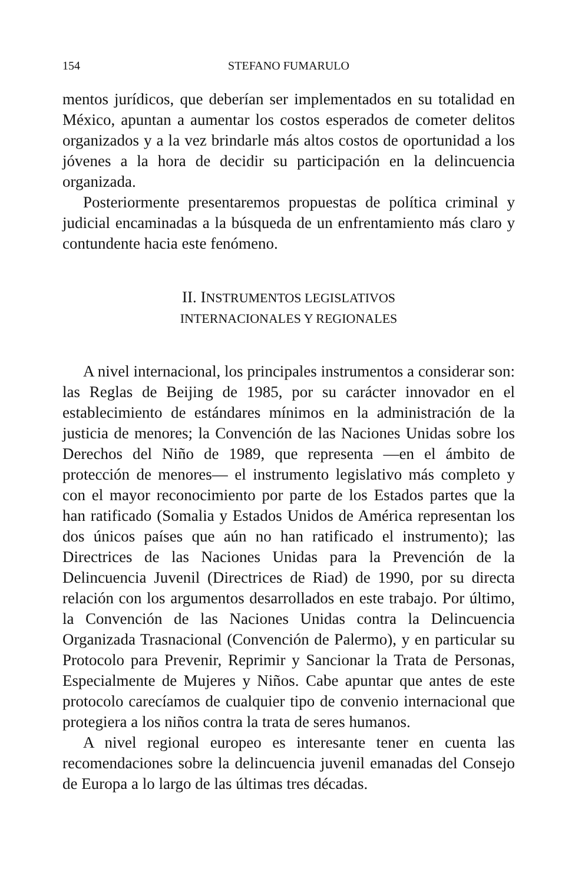154 STEFANO FUMARULO
mentos jurídicos, que deberían ser implementados en su totalidad en México, apuntan a aumentar los costos esperados de cometer delitos organizados y a la vez brindarle más altos costos de oportunidad a los jóvenes a la hora de decidir su participación en la delincuencia organizada.
Posteriormente presentaremos propuestas de política criminal y judicial encaminadas a la búsqueda de un enfrentamiento más claro y contundente hacia este fenómeno.
II. INSTRUMENTOS LEGISLATIVOS
INTERNACIONALES Y REGIONALES
A nivel internacional, los principales instrumentos a considerar son: las Reglas de Beijing de 1985, por su carácter innovador en el establecimiento de estándares mínimos en la administración de la justicia de menores; la Convención de las Naciones Unidas sobre los Derechos del Niño de 1989, que representa —en el ámbito de protección de menores— el instrumento legislativo más completo y con el mayor reconocimiento por parte de los Estados partes que la han ratificado (Somalia y Estados Unidos de América representan los dos únicos países que aún no han ratificado el instrumento); las Directrices de las Naciones Unidas para la Prevención de la Delincuencia Juvenil (Directrices de Riad) de 1990, por su directa relación con los argumentos desarrollados en este trabajo. Por último, la Convención de las Naciones Unidas contra la Delincuencia Organizada Trasnacional (Convención de Palermo), y en particular su Protocolo para Prevenir, Reprimir y Sancionar la Trata de Personas, Especialmente de Mujeres y Niños. Cabe apuntar que antes de este protocolo carecíamos de cualquier tipo de convenio internacional que protegiera a los niños contra la trata de seres humanos.
A nivel regional europeo es interesante tener en cuenta las recomendaciones sobre la delincuencia juvenil emanadas del Consejo de Europa a lo largo de las últimas tres décadas.